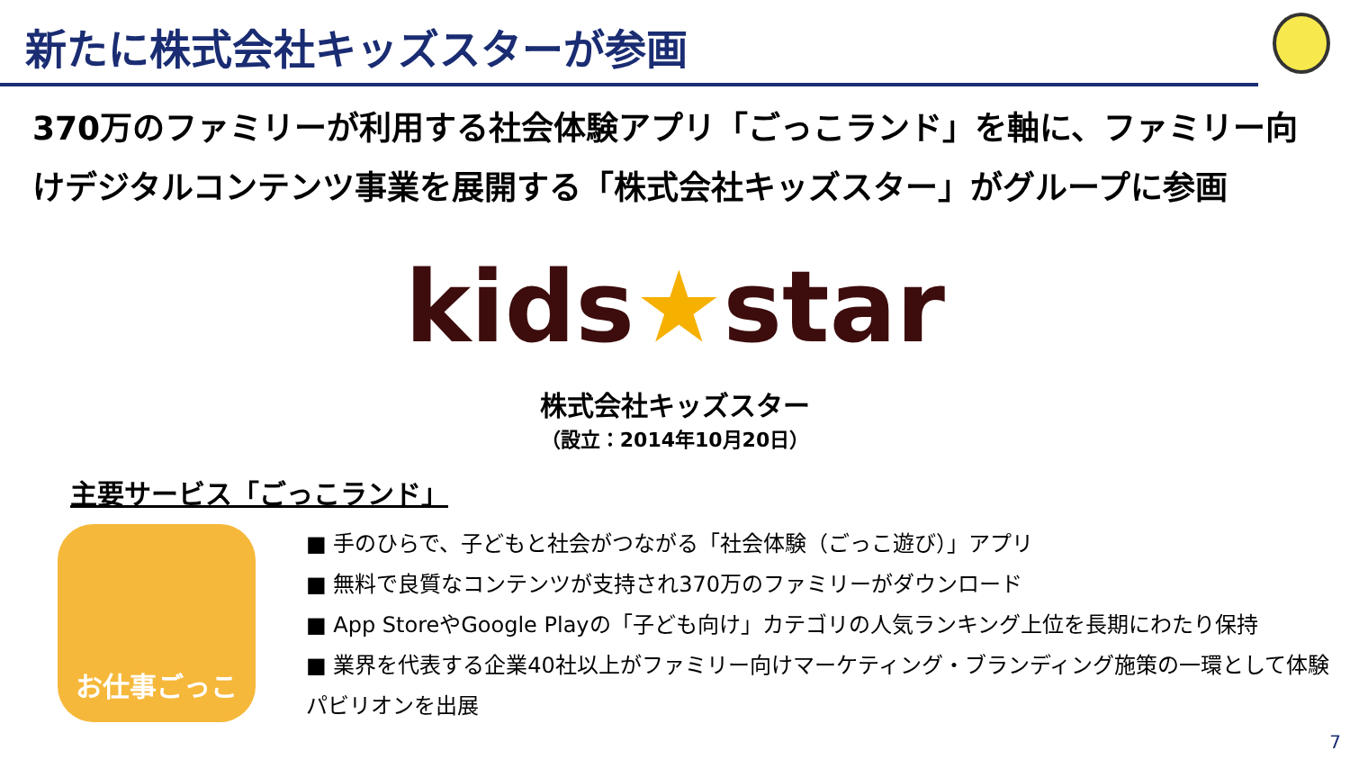新たに株式会社キッズスターが参画
370万のファミリーが利用する社会体験アプリ「ごっこランド」を軸に、ファミリー向けデジタルコンテンツ事業を展開する「株式会社キッズスター」がグループに参画
kids★star
株式会社キッズスター
（設立：2014年10月20日）
主要サービス「ごっこランド」
お仕事ごっこ
■ 手のひらで、子どもと社会がつながる「社会体験（ごっこ遊び）」アプリ
■ 無料で良質なコンテンツが支持され370万のファミリーがダウンロード
■ App StoreやGoogle Playの「子ども向け」カテゴリの人気ランキング上位を長期にわたり保持
■ 業界を代表する企業40社以上がファミリー向けマーケティング・ブランディング施策の一環として体験パビリオンを出展
7